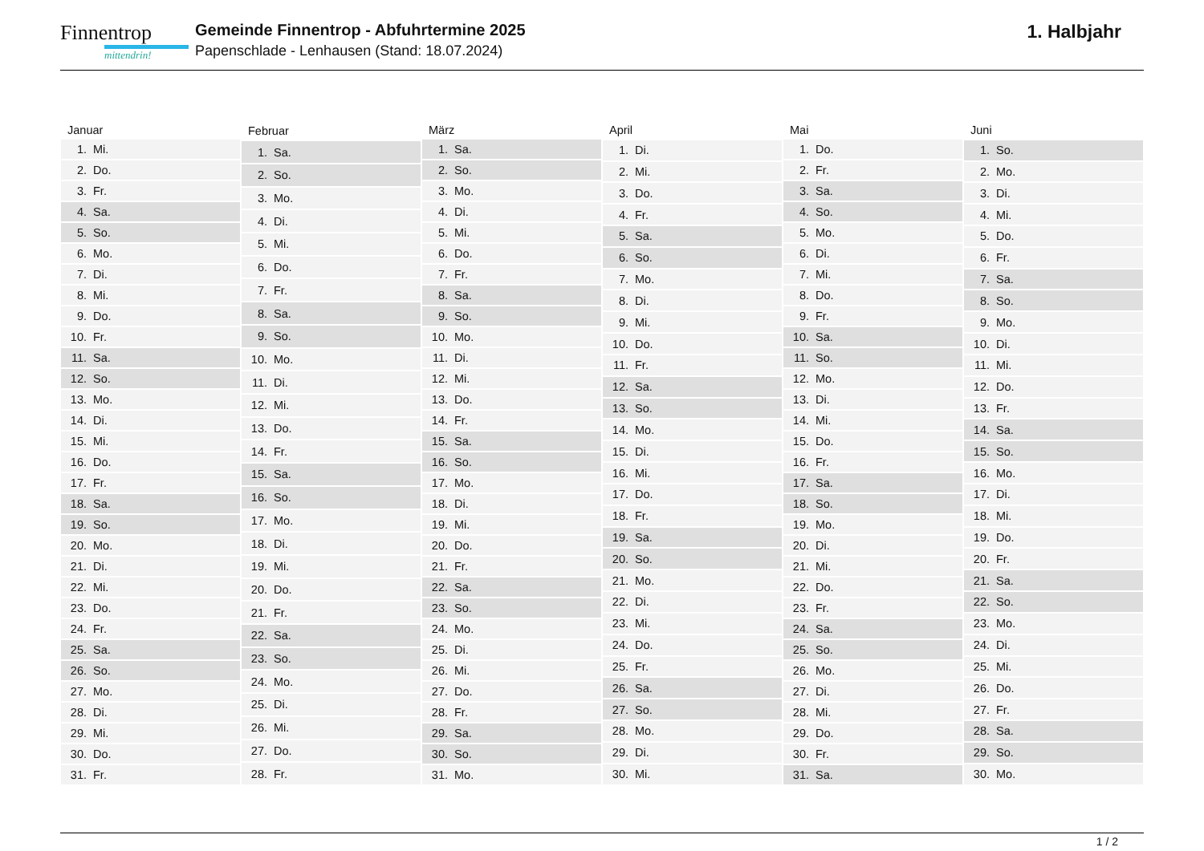Finnentrop
mittendrin!
Gemeinde Finnentrop - Abfuhrtermine 2025
Papenschlade - Lenhausen (Stand: 18.07.2024)
1. Halbjahr
| Januar | |
| --- | --- |
| 1. | Mi. |
| 2. | Do. |
| 3. | Fr. |
| 4. | Sa. |
| 5. | So. |
| 6. | Mo. |
| 7. | Di. |
| 8. | Mi. |
| 9. | Do. |
| 10. | Fr. |
| 11. | Sa. |
| 12. | So. |
| 13. | Mo. |
| 14. | Di. |
| 15. | Mi. |
| 16. | Do. |
| 17. | Fr. |
| 18. | Sa. |
| 19. | So. |
| 20. | Mo. |
| 21. | Di. |
| 22. | Mi. |
| 23. | Do. |
| 24. | Fr. |
| 25. | Sa. |
| 26. | So. |
| 27. | Mo. |
| 28. | Di. |
| 29. | Mi. |
| 30. | Do. |
| 31. | Fr. |
| Februar | |
| --- | --- |
| 1. | Sa. |
| 2. | So. |
| 3. | Mo. |
| 4. | Di. |
| 5. | Mi. |
| 6. | Do. |
| 7. | Fr. |
| 8. | Sa. |
| 9. | So. |
| 10. | Mo. |
| 11. | Di. |
| 12. | Mi. |
| 13. | Do. |
| 14. | Fr. |
| 15. | Sa. |
| 16. | So. |
| 17. | Mo. |
| 18. | Di. |
| 19. | Mi. |
| 20. | Do. |
| 21. | Fr. |
| 22. | Sa. |
| 23. | So. |
| 24. | Mo. |
| 25. | Di. |
| 26. | Mi. |
| 27. | Do. |
| 28. | Fr. |
| März | |
| --- | --- |
| 1. | Sa. |
| 2. | So. |
| 3. | Mo. |
| 4. | Di. |
| 5. | Mi. |
| 6. | Do. |
| 7. | Fr. |
| 8. | Sa. |
| 9. | So. |
| 10. | Mo. |
| 11. | Di. |
| 12. | Mi. |
| 13. | Do. |
| 14. | Fr. |
| 15. | Sa. |
| 16. | So. |
| 17. | Mo. |
| 18. | Di. |
| 19. | Mi. |
| 20. | Do. |
| 21. | Fr. |
| 22. | Sa. |
| 23. | So. |
| 24. | Mo. |
| 25. | Di. |
| 26. | Mi. |
| 27. | Do. |
| 28. | Fr. |
| 29. | Sa. |
| 30. | So. |
| 31. | Mo. |
| April | |
| --- | --- |
| 1. | Di. |
| 2. | Mi. |
| 3. | Do. |
| 4. | Fr. |
| 5. | Sa. |
| 6. | So. |
| 7. | Mo. |
| 8. | Di. |
| 9. | Mi. |
| 10. | Do. |
| 11. | Fr. |
| 12. | Sa. |
| 13. | So. |
| 14. | Mo. |
| 15. | Di. |
| 16. | Mi. |
| 17. | Do. |
| 18. | Fr. |
| 19. | Sa. |
| 20. | So. |
| 21. | Mo. |
| 22. | Di. |
| 23. | Mi. |
| 24. | Do. |
| 25. | Fr. |
| 26. | Sa. |
| 27. | So. |
| 28. | Mo. |
| 29. | Di. |
| 30. | Mi. |
| Mai | |
| --- | --- |
| 1. | Do. |
| 2. | Fr. |
| 3. | Sa. |
| 4. | So. |
| 5. | Mo. |
| 6. | Di. |
| 7. | Mi. |
| 8. | Do. |
| 9. | Fr. |
| 10. | Sa. |
| 11. | So. |
| 12. | Mo. |
| 13. | Di. |
| 14. | Mi. |
| 15. | Do. |
| 16. | Fr. |
| 17. | Sa. |
| 18. | So. |
| 19. | Mo. |
| 20. | Di. |
| 21. | Mi. |
| 22. | Do. |
| 23. | Fr. |
| 24. | Sa. |
| 25. | So. |
| 26. | Mo. |
| 27. | Di. |
| 28. | Mi. |
| 29. | Do. |
| 30. | Fr. |
| 31. | Sa. |
| Juni | |
| --- | --- |
| 1. | So. |
| 2. | Mo. |
| 3. | Di. |
| 4. | Mi. |
| 5. | Do. |
| 6. | Fr. |
| 7. | Sa. |
| 8. | So. |
| 9. | Mo. |
| 10. | Di. |
| 11. | Mi. |
| 12. | Do. |
| 13. | Fr. |
| 14. | Sa. |
| 15. | So. |
| 16. | Mo. |
| 17. | Di. |
| 18. | Mi. |
| 19. | Do. |
| 20. | Fr. |
| 21. | Sa. |
| 22. | So. |
| 23. | Mo. |
| 24. | Di. |
| 25. | Mi. |
| 26. | Do. |
| 27. | Fr. |
| 28. | Sa. |
| 29. | So. |
| 30. | Mo. |
1 / 2